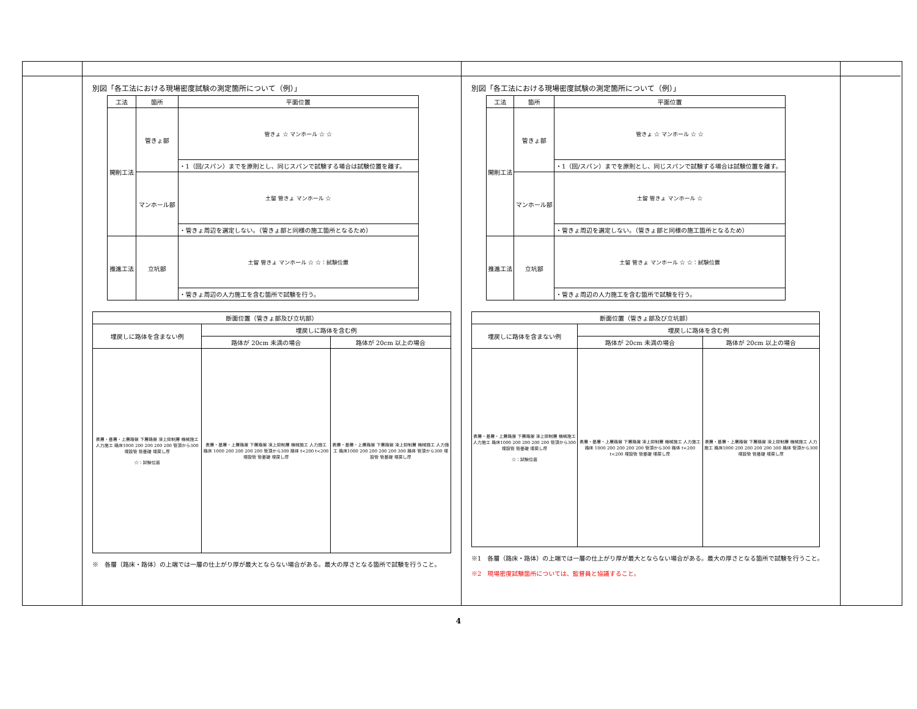別図「各工法における現場密度試験の測定箇所について（例）」
| 工法 | 箇所 | 平面位置 |
| --- | --- | --- |
| 開削工法 | 管きょ部 | 管きょ ☆ マンホール ☆ ☆ |
| | | ・1（回/スパン）までを原則とし、同じスパンで試験する場合は試験位置を離す。 |
| | マンホール部 | 土留 管きょ マンホール ☆ |
| | | ・管きょ周辺を選定しない。（管きょ部と同様の施工箇所となるため） |
| 推進工法 | 立坑部 | 土留 管きょ マンホール ☆ ☆：試験位置 |
| | | ・管きょ周辺の人力施工を含む箇所で試験を行う。 |
| 断面位置（管きょ部及び立坑部） | | |
| --- | --- | --- |
| 埋戻しに路体を含まない例 | 埋戻しに路体を含む例 | |
| | 路体が 20cm 未満の場合 | 路体が 20cm 以上の場合 |
| 表層・基層・上層路盤 下層路盤 凍上抑制層 機械施工 人力施工 路床1000 200 200 200 200 管頂から300 埋設管 管基礎 埋戻し厚 ☆：試験位置 | 表層・基層・上層路盤 下層路盤 凍上抑制層 機械施工 人力施工 路床 1000 200 200 200 200 管頂から300 路体 t<200 t<200 埋設管 管基礎 埋戻し厚 | 表層・基層・上層路盤 下層路盤 凍上抑制層 機械施工 人力施工 路床1000 200 200 200 200 300 路体 管頂から300 埋設管 管基礎 埋戻し厚 |
※　各層（路床・路体）の上端では一層の仕上がり厚が最大とならない場合がある。最大の厚さとなる箇所で試験を行うこと。
別図「各工法における現場密度試験の測定箇所について（例）」
| 工法 | 箇所 | 平面位置 |
| --- | --- | --- |
| 開削工法 | 管きょ部 | 管きょ ☆ マンホール ☆ ☆ |
| | | ・1（回/スパン）までを原則とし、同じスパンで試験する場合は試験位置を離す。 |
| | マンホール部 | 土留 管きょ マンホール ☆ |
| | | ・管きょ周辺を選定しない。（管きょ部と同様の施工箇所となるため） |
| 推進工法 | 立坑部 | 土留 管きょ マンホール ☆ ☆：試験位置 |
| | | ・管きょ周辺の人力施工を含む箇所で試験を行う。 |
| 断面位置（管きょ部及び立坑部） | | |
| --- | --- | --- |
| 埋戻しに路体を含まない例 | 埋戻しに路体を含む例 | |
| | 路体が 20cm 未満の場合 | 路体が 20cm 以上の場合 |
| 表層・基層・上層路盤 下層路盤 凍上抑制層 機械施工 人力施工 路床1000 200 200 200 200 管頂から300 埋設管 管基礎 埋戻し厚 ☆：試験位置 | 表層・基層・上層路盤 下層路盤 凍上抑制層 機械施工 人力施工 路床 1000 200 200 200 200 管頂から300 路体 t<200 t<200 埋設管 管基礎 埋戻し厚 | 表層・基層・上層路盤 下層路盤 凍上抑制層 機械施工 人力施工 路床1000 200 200 200 200 300 路体 管頂から300 埋設管 管基礎 埋戻し厚 |
※1　各層（路床・路体）の上端では一層の仕上がり厚が最大とならない場合がある。最大の厚さとなる箇所で試験を行うこと。
※2　現場密度試験箇所については、監督員と協議すること。
4